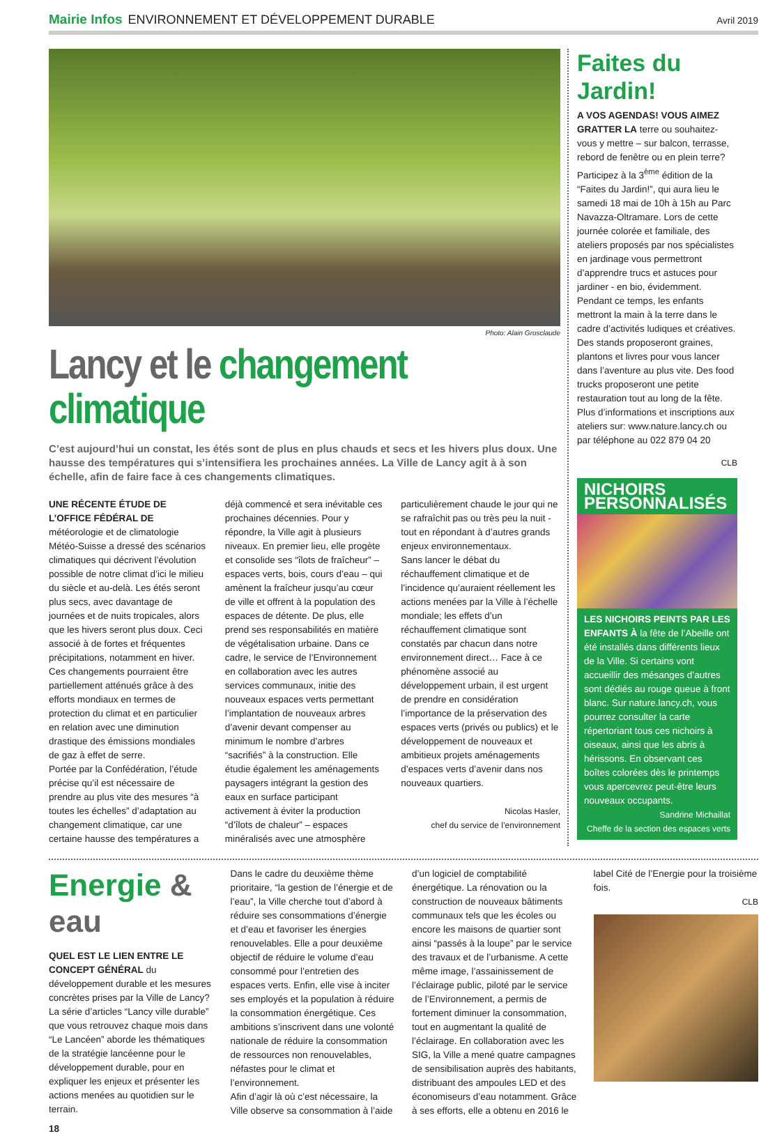Mairie Infos ENVIRONNEMENT ET DÉVELOPPEMENT DURABLE
Avril 2019
Photo: Alain Grosclaude
Lancy et le changement climatique
C’est aujourd’hui un constat, les étés sont de plus en plus chauds et secs et les hivers plus doux. Une hausse des températures qui s’intensifiera les prochaines années. La Ville de Lancy agit à à son échelle, afin de faire face à ces changements climatiques.
UNE RÉCENTE ÉTUDE DE L’OFFICE FÉDÉRAL DE météorologie et de climatologie Météo-Suisse a dressé des scénarios climatiques qui décrivent l’évolution possible de notre climat d’ici le milieu du siècle et au-delà. Les étés seront plus secs, avec davantage de journées et de nuits tropicales, alors que les hivers seront plus doux. Ceci associé à de fortes et fréquentes précipitations, notamment en hiver.
Ces changements pourraient être partiellement atténués grâce à des efforts mondiaux en termes de protection du climat et en particulier en relation avec une diminution drastique des émissions mondiales de gaz à effet de serre.
Portée par la Confédération, l’étude précise qu’il est nécessaire de prendre au plus vite des mesures “à toutes les échelles” d’adaptation au changement climatique, car une certaine hausse des températures a déjà commencé et sera inévitable ces prochaines décennies. Pour y répondre, la Ville agit à plusieurs niveaux. En premier lieu, elle progète et consolide ses “îlots de fraîcheur” – espaces verts, bois, cours d’eau – qui amènent la fraîcheur jusqu’au cœur de ville et offrent à la population des espaces de détente. De plus, elle prend ses responsabilités en matière de végétalisation urbaine. Dans ce cadre, le service de l’Environnement en collaboration avec les autres services communaux, initie des nouveaux espaces verts permettant l’implantation de nouveaux arbres d’avenir devant compenser au minimum le nombre d’arbres “sacrifiés” à la construction. Elle étudie également les aménagements paysagers intégrant la gestion des eaux en surface participant activement à éviter la production “d’îlots de chaleur” – espaces minéralisés avec une atmosphère particulièrement chaude le jour qui ne se rafraîchit pas ou très peu la nuit - tout en répondant à d’autres grands enjeux environnementaux.
Sans lancer le débat du réchauffement climatique et de l’incidence qu’auraient réellement les actions menées par la Ville à l’échelle mondiale; les effets d’un réchauffement climatique sont constatés par chacun dans notre environnement direct… Face à ce phénomène associé au développement urbain, il est urgent de prendre en considération l’importance de la préservation des espaces verts (privés ou publics) et le développement de nouveaux et ambitieux projets aménagements d’espaces verts d’avenir dans nos nouveaux quartiers.
Nicolas Hasler,
chef du service de l’environnement
Faites du Jardin!
A VOS AGENDAS! VOUS AIMEZ GRATTER LA terre ou souhaitez-vous y mettre – sur balcon, terrasse, rebord de fenêtre ou en plein terre? Participez à la 3<sup>ème</sup> édition de la “Faites du Jardin!”, qui aura lieu le samedi 18 mai de 10h à 15h au Parc Navazza-Oltramare. Lors de cette journée colorée et familiale, des ateliers proposés par nos spécialistes en jardinage vous permettront d’apprendre trucs et astuces pour jardiner - en bio, évidemment. Pendant ce temps, les enfants mettront la main à la terre dans le cadre d’activités ludiques et créatives. Des stands proposeront graines, plantons et livres pour vous lancer dans l’aventure au plus vite. Des food trucks proposeront une petite restauration tout au long de la fête.
Plus d’informations et inscriptions aux ateliers sur: www.nature.lancy.ch ou par téléphone au 022 879 04 20
CLB
NICHOIRS PERSONNALISÉS
LES NICHOIRS PEINTS PAR LES ENFANTS À la fête de l’Abeille ont été installés dans différents lieux de la Ville. Si certains vont accueillir des mésanges d’autres sont dédiés au rouge queue à front blanc. Sur nature.lancy.ch, vous pourrez consulter la carte répertoriant tous ces nichoirs à oiseaux, ainsi que les abris à hérissons. En observant ces boîtes colorées dès le printemps vous apercevrez peut-être leurs nouveaux occupants.
Sandrine Michaillat
Cheffe de la section des espaces verts
Energie & eau
QUEL EST LE LIEN ENTRE LE CONCEPT GÉNÉRAL du développement durable et les mesures concrètes prises par la Ville de Lancy? La série d’articles “Lancy ville durable” que vous retrouvez chaque mois dans “Le Lancéen” aborde les thématiques de la stratégie lancéenne pour le développement durable, pour en expliquer les enjeux et présenter les actions menées au quotidien sur le terrain.
Dans le cadre du deuxième thème prioritaire, “la gestion de l’énergie et de l’eau”, la Ville cherche tout d’abord à réduire ses consommations d’énergie et d’eau et favoriser les énergies renouvelables. Elle a pour deuxième objectif de réduire le volume d’eau consommé pour l’entretien des espaces verts. Enfin, elle vise à inciter ses employés et la population à réduire la consommation énergétique. Ces ambitions s’inscrivent dans une volonté nationale de réduire la consommation de ressources non renouvelables, néfastes pour le climat et l’environnement.
Afin d’agir là où c’est nécessaire, la Ville observe sa consommation à l’aide d’un logiciel de comptabilité énergétique. La rénovation ou la construction de nouveaux bâtiments communaux tels que les écoles ou encore les maisons de quartier sont ainsi “passés à la loupe” par le service des travaux et de l’urbanisme. A cette même image, l’assainissement de l’éclairage public, piloté par le service de l’Environnement, a permis de fortement diminuer la consommation, tout en augmentant la qualité de l’éclairage. En collaboration avec les SIG, la Ville a mené quatre campagnes de sensibilisation auprès des habitants, distribuant des ampoules LED et des économiseurs d’eau notamment. Grâce à ses efforts, elle a obtenu en 2016 le label Cité de l’Energie pour la troisième fois.
CLB
18